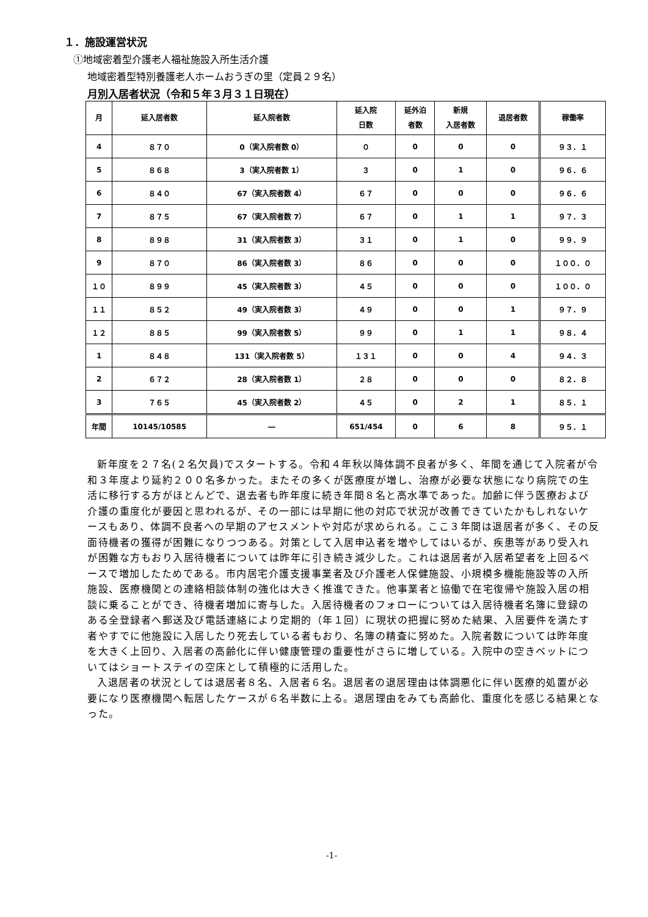１．施設運営状況
①地域密着型介護老人福祉施設入所生活介護
地域密着型特別養護老人ホームおうぎの里（定員２９名）
月別入居者状況（令和５年３月３１日現在）
| 月 | 延入居者数 | 延入院者数 | 延入院 日数 | 延外泊 者数 | 新規 入居者数 | 退居者数 | 稼働率 |
| --- | --- | --- | --- | --- | --- | --- | --- |
| 4 | ８７０ | 0（実入院者数 0） | ０ | 0 | 0 | 0 | ９３．１ |
| 5 | ８６８ | 3（実入院者数 1） | ３ | 0 | 1 | 0 | ９６．６ |
| 6 | ８４０ | 67（実入院者数 4） | ６７ | 0 | 0 | 0 | ９６．６ |
| 7 | ８７５ | 67（実入院者数 7） | ６７ | 0 | 1 | 1 | ９７．３ |
| 8 | ８９８ | 31（実入院者数 3） | ３１ | 0 | 1 | 0 | ９９．９ |
| 9 | ８７０ | 86（実入院者数 3） | ８６ | 0 | 0 | 0 | １００．０ |
| １０ | ８９９ | 45（実入院者数 3） | ４５ | 0 | 0 | 0 | １００．０ |
| １１ | ８５２ | 49（実入院者数 3） | ４９ | 0 | 0 | 1 | ９７．９ |
| １２ | ８８５ | 99（実入院者数 5） | ９９ | 0 | 1 | 1 | ９８．４ |
| 1 | ８４８ | 131（実入院者数 5） | １３１ | 0 | 0 | 4 | ９４．３ |
| 2 | ６７２ | 28（実入院者数 1） | ２８ | 0 | 0 | 0 | ８２．８ |
| 3 | ７６５ | 45（実入院者数 2） | ４５ | 0 | 2 | 1 | ８５．１ |
| 年間 | 10145/10585 | ― | 651/454 | 0 | 6 | 8 | ９５．１ |
新年度を２７名(２名欠員)でスタートする。令和４年秋以降体調不良者が多く、年間を通じて入院者が令和３年度より延約２００名多かった。またその多くが医療度が増し、治療が必要な状態になり病院での生活に移行する方がほとんどで、退去者も昨年度に続き年間８名と高水準であった。加齢に伴う医療および介護の重度化が要因と思われるが、その一部には早期に他の対応で状況が改善できていたかもしれないケースもあり、体調不良者への早期のアセスメントや対応が求められる。ここ３年間は退居者が多く、その反面待機者の獲得が困難になりつつある。対策として入居申込者を増やしてはいるが、疾患等があり受入れが困難な方もおり入居待機者については昨年に引き続き減少した。これは退居者が入居希望者を上回るペースで増加したためである。市内居宅介護支援事業者及び介護老人保健施設、小規模多機能施設等の入所施設、医療機関との連絡相談体制の強化は大きく推進できた。他事業者と協働で在宅復帰や施設入居の相談に乗ることができ、待機者増加に寄与した。入居待機者のフォローについては入居待機者名簿に登録のある全登録者へ郵送及び電話連絡により定期的（年１回）に現状の把握に努めた結果、入居要件を満たす者やすでに他施設に入居したり死去している者もおり、名簿の精査に努めた。入院者数については昨年度を大きく上回り、入居者の高齢化に伴い健康管理の重要性がさらに増している。入院中の空きベットについてはショートステイの空床として積極的に活用した。
入退居者の状況としては退居者８名、入居者６名。退居者の退居理由は体調悪化に伴い医療的処置が必要になり医療機関へ転居したケースが６名半数に上る。退居理由をみても高齢化、重度化を感じる結果となった。
-1-